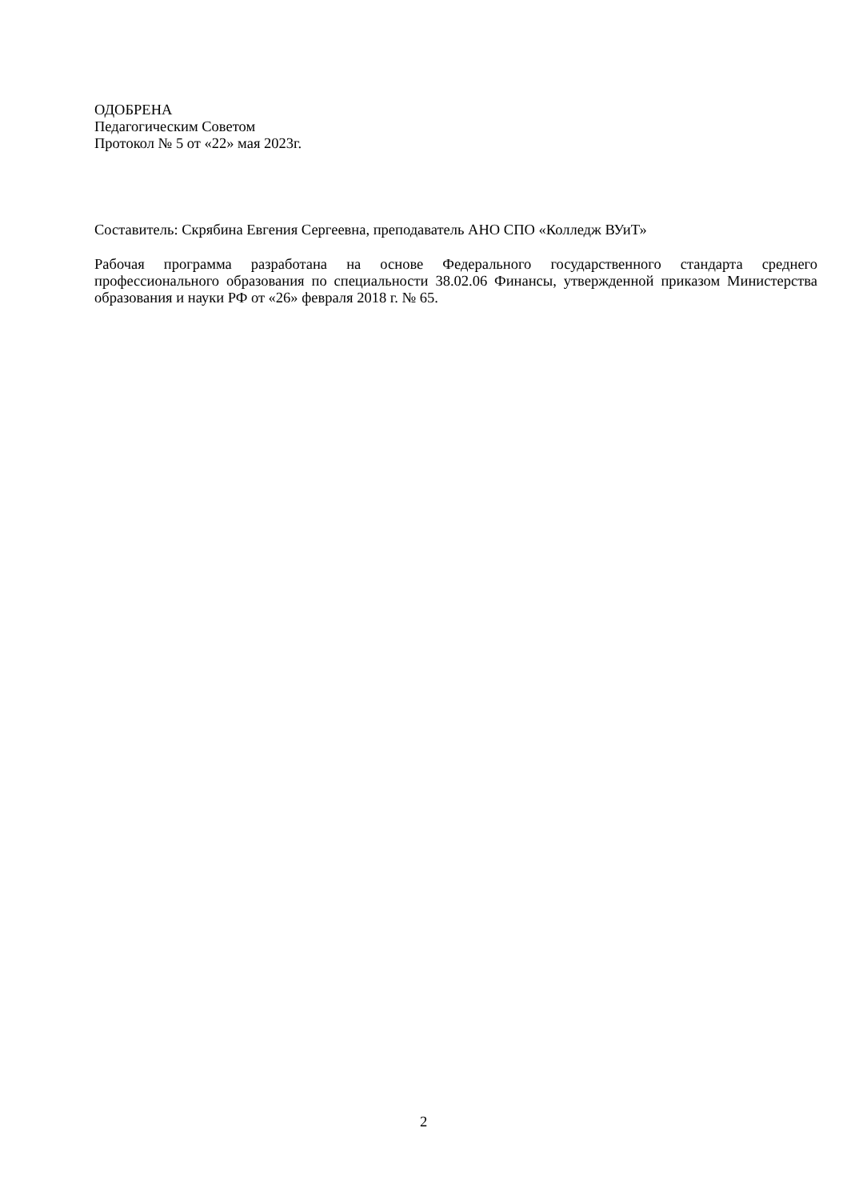ОДОБРЕНА
Педагогическим Советом
Протокол № 5 от «22» мая 2023г.
Составитель: Скрябина Евгения Сергеевна, преподаватель АНО СПО «Колледж ВУиТ»
Рабочая программа разработана на основе Федерального государственного стандарта среднего профессионального образования по специальности 38.02.06 Финансы, утвержденной приказом Министерства образования и науки РФ от «26» февраля 2018 г. № 65.
2